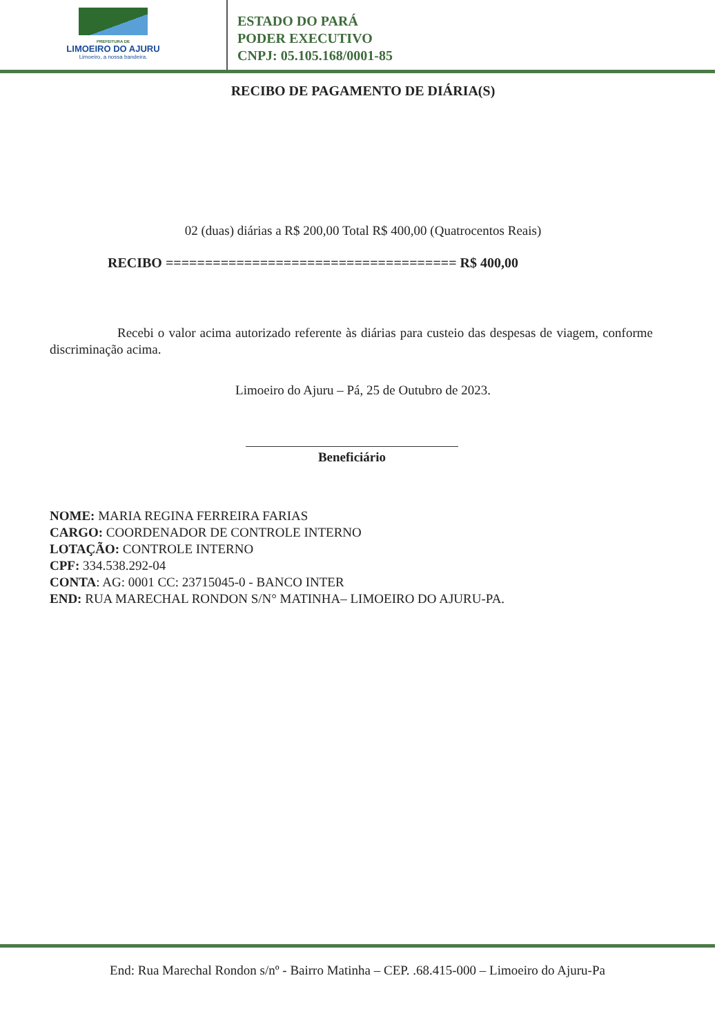PREFEITURA DE
LIMOEIRO DO AJURU
Limoeiro, a nossa bandeira.
ESTADO DO PARÁ
PODER EXECUTIVO
CNPJ: 05.105.168/0001-85
RECIBO DE PAGAMENTO DE DIÁRIA(S)
02 (duas) diárias a R$ 200,00 Total R$ 400,00 (Quatrocentos Reais)
RECIBO ===================================== R$ 400,00
Recebi o valor acima autorizado referente às diárias para custeio das despesas de viagem, conforme discriminação acima.
Limoeiro do Ajuru – Pá, 25 de Outubro de 2023.
Beneficiário
NOME: MARIA REGINA FERREIRA FARIAS
CARGO: COORDENADOR DE CONTROLE INTERNO
LOTAÇÃO: CONTROLE INTERNO
CPF: 334.538.292-04
CONTA: AG: 0001 CC: 23715045-0 - BANCO INTER
END: RUA MARECHAL RONDON S/N° MATINHA– LIMOEIRO DO AJURU-PA.
End: Rua Marechal Rondon s/nº - Bairro Matinha – CEP. .68.415-000 – Limoeiro do Ajuru-Pa